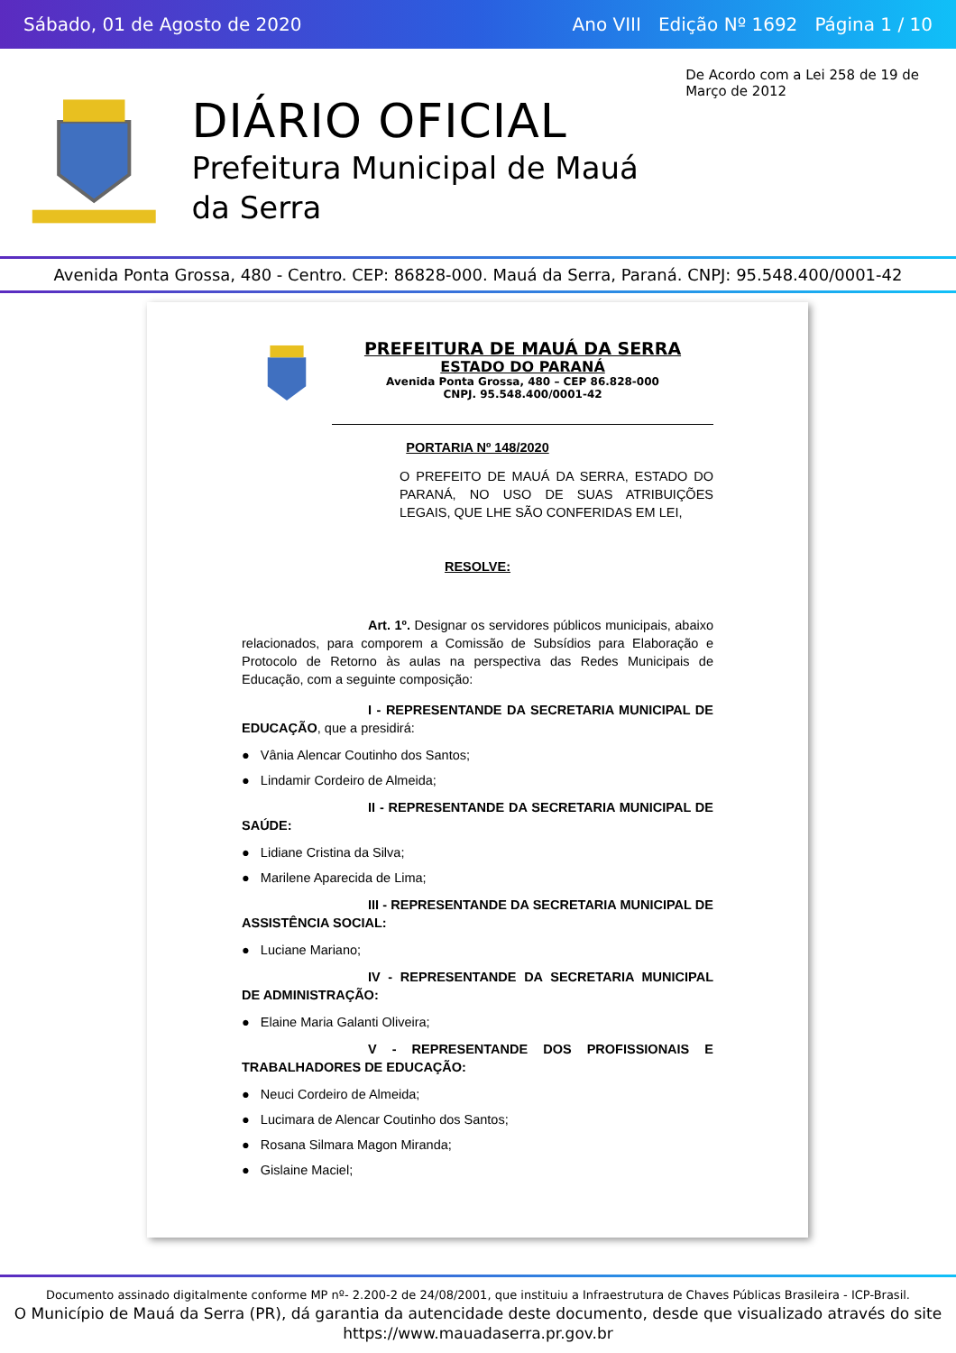Sábado, 01 de Agosto de 2020 Ano VIII Edição Nº 1692 Página 1 / 10
DIÁRIO OFICIAL
Prefeitura Municipal de Mauá da Serra
De Acordo com a Lei 258 de 19 de Março de 2012
Avenida Ponta Grossa, 480 - Centro. CEP: 86828-000. Mauá da Serra, Paraná. CNPJ: 95.548.400/0001-42
PREFEITURA DE MAUÁ DA SERRA
ESTADO DO PARANÁ
Avenida Ponta Grossa, 480 – CEP 86.828-000
CNPJ. 95.548.400/0001-42
PORTARIA Nº 148/2020
O PREFEITO DE MAUÁ DA SERRA, ESTADO DO PARANÁ, NO USO DE SUAS ATRIBUIÇÕES LEGAIS, QUE LHE SÃO CONFERIDAS EM LEI,
RESOLVE:
Art. 1º. Designar os servidores públicos municipais, abaixo relacionados, para comporem a Comissão de Subsídios para Elaboração e Protocolo de Retorno às aulas na perspectiva das Redes Municipais de Educação, com a seguinte composição:
I - REPRESENTANDE DA SECRETARIA MUNICIPAL DE EDUCAÇÃO, que a presidirá:
● Vânia Alencar Coutinho dos Santos;
● Lindamir Cordeiro de Almeida;
II - REPRESENTANDE DA SECRETARIA MUNICIPAL DE SAÚDE:
● Lidiane Cristina da Silva;
● Marilene Aparecida de Lima;
III - REPRESENTANDE DA SECRETARIA MUNICIPAL DE ASSISTÊNCIA SOCIAL:
● Luciane Mariano;
IV - REPRESENTANDE DA SECRETARIA MUNICIPAL DE ADMINISTRAÇÃO:
● Elaine Maria Galanti Oliveira;
V - REPRESENTANDE DOS PROFISSIONAIS E TRABALHADORES DE EDUCAÇÃO:
● Neuci Cordeiro de Almeida;
● Lucimara de Alencar Coutinho dos Santos;
● Rosana Silmara Magon Miranda;
● Gislaine Maciel;
Documento assinado digitalmente conforme MP nº- 2.200-2 de 24/08/2001, que instituiu a Infraestrutura de Chaves Públicas Brasileira - ICP-Brasil.
O Município de Mauá da Serra (PR), dá garantia da autencidade deste documento, desde que visualizado através do site https://www.mauadaserra.pr.gov.br